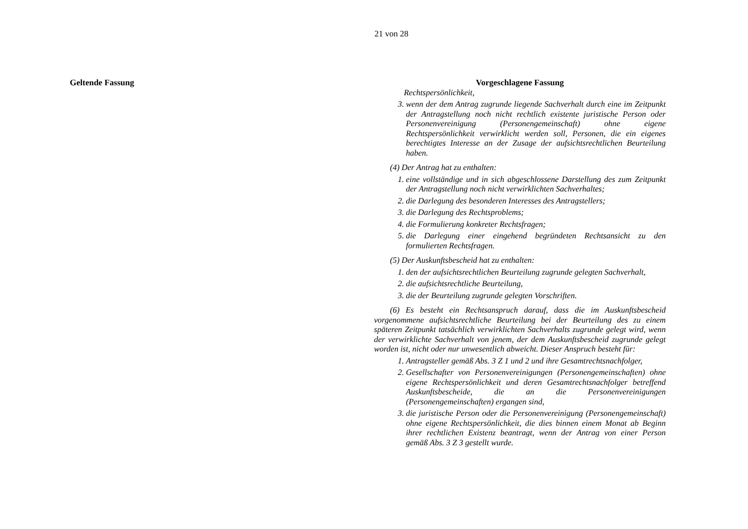21 von 28
Geltende Fassung
Vorgeschlagene Fassung
Rechtspersönlichkeit,
3. wenn der dem Antrag zugrunde liegende Sachverhalt durch eine im Zeitpunkt der Antragstellung noch nicht rechtlich existente juristische Person oder Personenvereinigung (Personengemeinschaft) ohne eigene Rechtspersönlichkeit verwirklicht werden soll, Personen, die ein eigenes berechtigtes Interesse an der Zusage der aufsichtsrechtlichen Beurteilung haben.
(4) Der Antrag hat zu enthalten:
1. eine vollständige und in sich abgeschlossene Darstellung des zum Zeitpunkt der Antragstellung noch nicht verwirklichten Sachverhaltes;
2. die Darlegung des besonderen Interesses des Antragstellers;
3. die Darlegung des Rechtsproblems;
4. die Formulierung konkreter Rechtsfragen;
5. die Darlegung einer eingehend begründeten Rechtsansicht zu den formulierten Rechtsfragen.
(5) Der Auskunftsbescheid hat zu enthalten:
1. den der aufsichtsrechtlichen Beurteilung zugrunde gelegten Sachverhalt,
2. die aufsichtsrechtliche Beurteilung,
3. die der Beurteilung zugrunde gelegten Vorschriften.
(6) Es besteht ein Rechtsanspruch darauf, dass die im Auskunftsbescheid vorgenommene aufsichtsrechtliche Beurteilung bei der Beurteilung des zu einem späteren Zeitpunkt tatsächlich verwirklichten Sachverhalts zugrunde gelegt wird, wenn der verwirklichte Sachverhalt von jenem, der dem Auskunftsbescheid zugrunde gelegt worden ist, nicht oder nur unwesentlich abweicht. Dieser Anspruch besteht für:
1. Antragsteller gemäß Abs. 3 Z 1 und 2 und ihre Gesamtrechtsnachfolger,
2. Gesellschafter von Personenvereinigungen (Personengemeinschaften) ohne eigene Rechtspersönlichkeit und deren Gesamtrechtsnachfolger betreffend Auskunftsbescheide, die an die Personenvereinigungen (Personengemeinschaften) ergangen sind,
3. die juristische Person oder die Personenvereinigung (Personengemeinschaft) ohne eigene Rechtspersönlichkeit, die dies binnen einem Monat ab Beginn ihrer rechtlichen Existenz beantragt, wenn der Antrag von einer Person gemäß Abs. 3 Z 3 gestellt wurde.